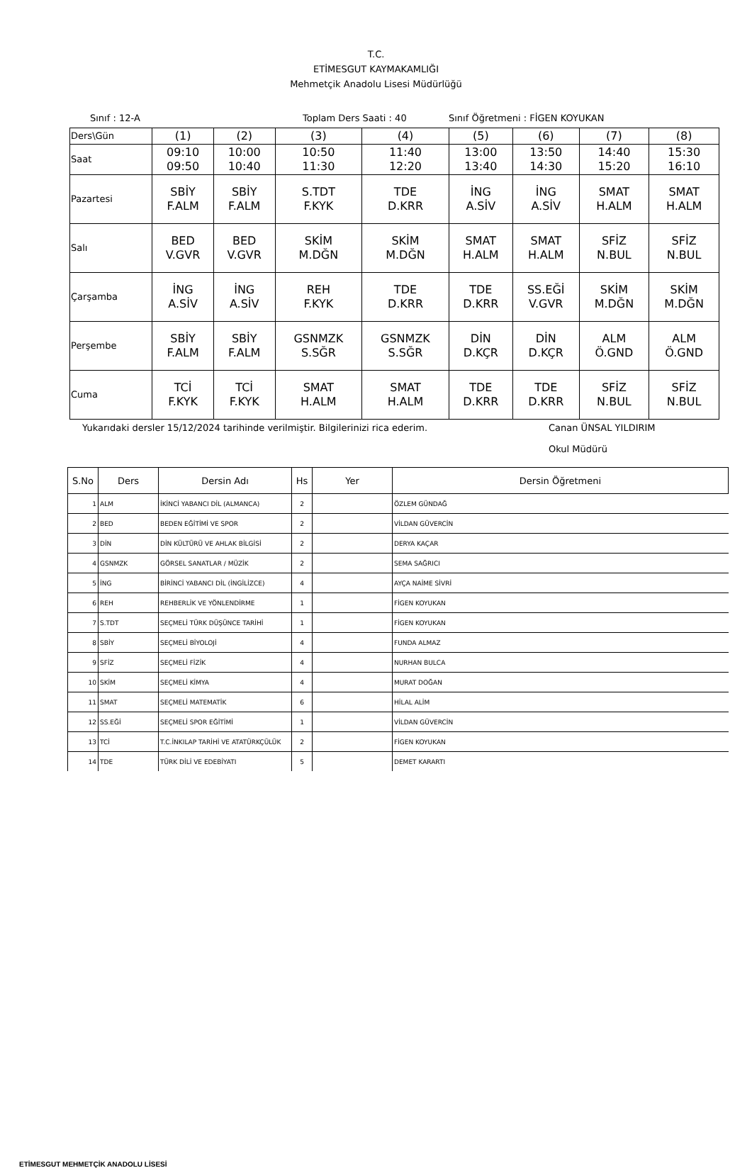T.C.
ETİMESGUT KAYMAKAMLIĞI
Mehmetçik Anadolu Lisesi Müdürlüğü
Sınıf : 12-A Toplam Ders Saati : 40 Sınıf Öğretmeni : FİGEN KOYUKAN
| Ders\Gün | (1) | (2) | (3) | (4) | (5) | (6) | (7) | (8) |
| Saat | 09:10 09:50 | 10:00 10:40 | 10:50 11:30 | 11:40 12:20 | 13:00 13:40 | 13:50 14:30 | 14:40 15:20 | 15:30 16:10 |
| Pazartesi | SBİY F.ALM | SBİY F.ALM | S.TDT F.KYK | TDE D.KRR | İNG A.SİV | İNG A.SİV | SMAT H.ALM | SMAT H.ALM |
| Salı | BED V.GVR | BED V.GVR | SKİM M.DĞN | SKİM M.DĞN | SMAT H.ALM | SMAT H.ALM | SFİZ N.BUL | SFİZ N.BUL |
| Çarşamba | İNG A.SİV | İNG A.SİV | REH F.KYK | TDE D.KRR | TDE D.KRR | SS.EĞİ V.GVR | SKİM M.DĞN | SKİM M.DĞN |
| Perşembe | SBİY F.ALM | SBİY F.ALM | GSNMZK S.SĞR | GSNMZK S.SĞR | DİN D.KÇR | DİN D.KÇR | ALM Ö.GND | ALM Ö.GND |
| Cuma | TCİ F.KYK | TCİ F.KYK | SMAT H.ALM | SMAT H.ALM | TDE D.KRR | TDE D.KRR | SFİZ N.BUL | SFİZ N.BUL |
Yukarıdaki dersler 15/12/2024 tarihinde verilmiştir. Bilgilerinizi rica ederim. Canan ÜNSAL YILDIRIM
Okul Müdürü
| S.No | Ders | Dersin Adı | Hs | Yer | Dersin Öğretmeni |
| --- | --- | --- | --- | --- | --- |
| 1 | ALM | İKİNCİ YABANCI DİL (ALMANCA) | 2 | | ÖZLEM GÜNDAĞ |
| 2 | BED | BEDEN EĞİTİMİ VE SPOR | 2 | | VİLDAN GÜVERCİN |
| 3 | DİN | DİN KÜLTÜRÜ VE AHLAK BİLGİSİ | 2 | | DERYA KAÇAR |
| 4 | GSNMZK | GÖRSEL SANATLAR / MÜZİK | 2 | | SEMA SAĞRICI |
| 5 | İNG | BİRİNCİ YABANCI DİL (İNGİLİZCE) | 4 | | AYÇA NAİME SİVRİ |
| 6 | REH | REHBERLİK VE YÖNLENDİRME | 1 | | FİGEN KOYUKAN |
| 7 | S.TDT | SEÇMELİ TÜRK DÜŞÜNCE TARİHİ | 1 | | FİGEN KOYUKAN |
| 8 | SBİY | SEÇMELİ BİYOLOJİ | 4 | | FUNDA ALMAZ |
| 9 | SFİZ | SEÇMELİ FİZİK | 4 | | NURHAN BULCA |
| 10 | SKİM | SEÇMELİ KİMYA | 4 | | MURAT DOĞAN |
| 11 | SMAT | SEÇMELİ MATEMATİK | 6 | | HİLAL ALİM |
| 12 | SS.EĞİ | SEÇMELİ SPOR EĞİTİMİ | 1 | | VİLDAN GÜVERCİN |
| 13 | TCİ | T.C.İNKILAP TARİHİ VE ATATÜRKÇÜLÜK | 2 | | FİGEN KOYUKAN |
| 14 | TDE | TÜRK DİLİ VE EDEBİYATI | 5 | | DEMET KARARTI |
ETİMESGUT MEHMETÇİK ANADOLU LİSESİ